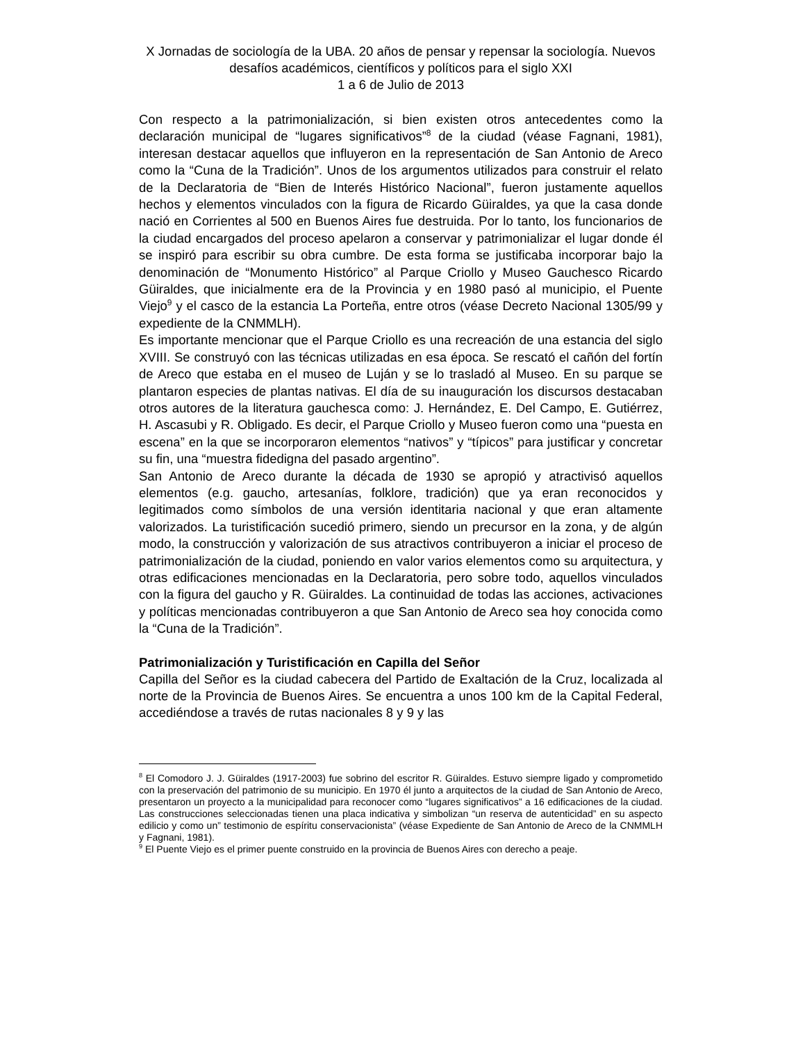X Jornadas de sociología de la UBA. 20 años de pensar y repensar la sociología. Nuevos desafíos académicos, científicos y políticos para el siglo XXI
1 a 6 de Julio de 2013
Con respecto a la patrimonialización, si bien existen otros antecedentes como la declaración municipal de “lugares significativos”<sup>8</sup> de la ciudad (véase Fagnani, 1981), interesan destacar aquellos que influyeron en la representación de San Antonio de Areco como la “Cuna de la Tradición”. Unos de los argumentos utilizados para construir el relato de la Declaratoria de “Bien de Interés Histórico Nacional”, fueron justamente aquellos hechos y elementos vinculados con la figura de Ricardo Güiraldes, ya que la casa donde nació en Corrientes al 500 en Buenos Aires fue destruida. Por lo tanto, los funcionarios de la ciudad encargados del proceso apelaron a conservar y patrimonializar el lugar donde él se inspiró para escribir su obra cumbre. De esta forma se justificaba incorporar bajo la denominación de “Monumento Histórico” al Parque Criollo y Museo Gauchesco Ricardo Güiraldes, que inicialmente era de la Provincia y en 1980 pasó al municipio, el Puente Viejo<sup>9</sup> y el casco de la estancia La Porteña, entre otros (véase Decreto Nacional 1305/99 y expediente de la CNMMLH).
Es importante mencionar que el Parque Criollo es una recreación de una estancia del siglo XVIII. Se construyó con las técnicas utilizadas en esa época. Se rescató el cañón del fortín de Areco que estaba en el museo de Luján y se lo trasladó al Museo. En su parque se plantaron especies de plantas nativas. El día de su inauguración los discursos destacaban otros autores de la literatura gauchesca como: J. Hernández, E. Del Campo, E. Gutiérrez, H. Ascasubi y R. Obligado. Es decir, el Parque Criollo y Museo fueron como una “puesta en escena” en la que se incorporaron elementos “nativos” y “típicos” para justificar y concretar su fin, una “muestra fidedigna del pasado argentino”.
San Antonio de Areco durante la década de 1930 se apropió y atractivisó aquellos elementos (e.g. gaucho, artesanías, folklore, tradición) que ya eran reconocidos y legitimados como símbolos de una versión identitaria nacional y que eran altamente valorizados. La turistificación sucedió primero, siendo un precursor en la zona, y de algún modo, la construcción y valorización de sus atractivos contribuyeron a iniciar el proceso de patrimonialización de la ciudad, poniendo en valor varios elementos como su arquitectura, y otras edificaciones mencionadas en la Declaratoria, pero sobre todo, aquellos vinculados con la figura del gaucho y R. Güiraldes. La continuidad de todas las acciones, activaciones y políticas mencionadas contribuyeron a que San Antonio de Areco sea hoy conocida como la “Cuna de la Tradición”.
Patrimonialización y Turistificación en Capilla del Señor
Capilla del Señor es la ciudad cabecera del Partido de Exaltación de la Cruz, localizada al norte de la Provincia de Buenos Aires. Se encuentra a unos 100 km de la Capital Federal, accediéndose a través de rutas nacionales 8 y 9 y las
<sup>8</sup> El Comodoro J. J. Güiraldes (1917-2003) fue sobrino del escritor R. Güiraldes. Estuvo siempre ligado y comprometido con la preservación del patrimonio de su municipio. En 1970 él junto a arquitectos de la ciudad de San Antonio de Areco, presentaron un proyecto a la municipalidad para reconocer como “lugares significativos” a 16 edificaciones de la ciudad. Las construcciones seleccionadas tienen una placa indicativa y simbolizan “un reserva de autenticidad” en su aspecto edilicio y como un” testimonio de espíritu conservacionista” (véase Expediente de San Antonio de Areco de la CNMMLH y Fagnani, 1981).
<sup>9</sup> El Puente Viejo es el primer puente construido en la provincia de Buenos Aires con derecho a peaje.